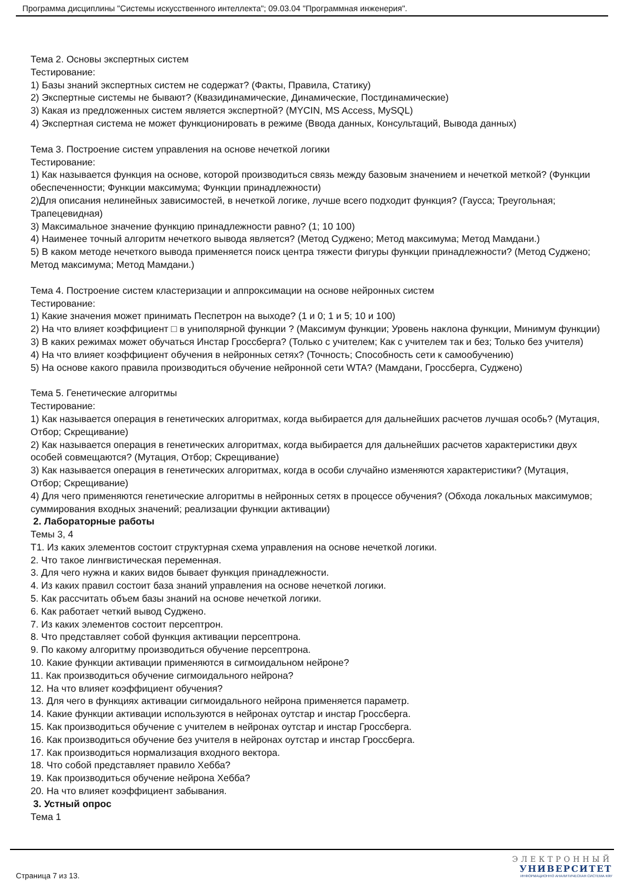Программа дисциплины "Системы искусственного интеллекта"; 09.03.04 "Программная инженерия".
Тема 2. Основы экспертных систем
Тестирование:
1) Базы знаний экспертных систем не содержат? (Факты, Правила, Статику)
2) Экспертные системы не бывают? (Квазидинамические, Динамические, Постдинамические)
3) Какая из предложенных систем является экспертной? (MYCIN, MS Access, MySQL)
4) Экспертная система не может функционировать в режиме (Ввода данных, Консультаций, Вывода данных)
Тема 3. Построение систем управления на основе нечеткой логики
Тестирование:
1) Как называется функция на основе, которой производиться связь между базовым значением и нечеткой меткой? (Функции обеспеченности; Функции максимума; Функции принадлежности)
2)Для описания нелинейных зависимостей, в нечеткой логике, лучше всего подходит функция? (Гаусса; Треугольная; Трапецевидная)
3) Максимальное значение функцию принадлежности равно? (1; 10 100)
4) Наименее точный алгоритм нечеткого вывода является? (Метод Суджено; Метод максимума; Метод Мамдани.)
5) В каком методе нечеткого вывода применяется поиск центра тяжести фигуры функции принадлежности? (Метод Суджено; Метод максимума; Метод Мамдани.)
Тема 4. Построение систем кластеризации и аппроксимации на основе нейронных систем
Тестирование:
1) Какие значения может принимать Песпетрон на выходе? (1 и 0; 1 и 5; 10 и 100)
2) На что влияет коэффициент □ в униполярной функции ? (Максимум функции; Уровень наклона функции, Минимум функции)
3) В каких режимах может обучаться Инстар Гроссберга? (Только с учителем; Как с учителем так и без; Только без учителя)
4) На что влияет коэффициент обучения в нейронных сетях? (Точность; Способность сети к самообучению)
5) На основе какого правила производиться обучение нейронной сети WTA? (Мамдани, Гроссберга, Суджено)
Тема 5. Генетические алгоритмы
Тестирование:
1) Как называется операция в генетических алгоритмах, когда выбирается для дальнейших расчетов лучшая особь? (Мутация, Отбор; Скрещивание)
2) Как называется операция в генетических алгоритмах, когда выбирается для дальнейших расчетов характеристики двух особей совмещаются? (Мутация, Отбор; Скрещивание)
3) Как называется операция в генетических алгоритмах, когда в особи случайно изменяются характеристики? (Мутация, Отбор; Скрещивание)
4) Для чего применяются генетические алгоритмы в нейронных сетях в процессе обучения? (Обхода локальных максимумов; суммирования входных значений; реализации функции активации)
2. Лабораторные работы
Темы 3, 4
Т1. Из каких элементов состоит структурная схема управления на основе нечеткой логики.
2. Что такое лингвистическая переменная.
3. Для чего нужна и каких видов бывает функция принадлежности.
4. Из каких правил состоит база знаний управления на основе нечеткой логики.
5. Как рассчитать объем базы знаний на основе нечеткой логики.
6. Как работает четкий вывод Суджено.
7. Из каких элементов состоит персептрон.
8. Что представляет собой функция активации персептрона.
9. По какому алгоритму производиться обучение персептрона.
10. Какие функции активации применяются в сигмоидальном нейроне?
11. Как производиться обучение сигмоидального нейрона?
12. На что влияет коэффициент обучения?
13. Для чего в функциях активации сигмоидального нейрона применяется параметр.
14. Какие функции активации используются в нейронах оутстар и инстар Гроссберга.
15. Как производиться обучение с учителем в нейронах оутстар и инстар Гроссберга.
16. Как производиться обучение без учителя в нейронах оутстар и инстар Гроссберга.
17. Как производиться нормализация входного вектора.
18. Что собой представляет правило Хебба?
19. Как производиться обучение нейрона Хебба?
20. На что влияет коэффициент забывания.
3. Устный опрос
Тема 1
Страница 7 из 13.
ЭЛЕКТРОННЫЙ
УНИВЕРСИТЕТ
ИНФОРМАЦИОННО АНАЛИТИЧЕСКАЯ СИСТЕМА КФУ